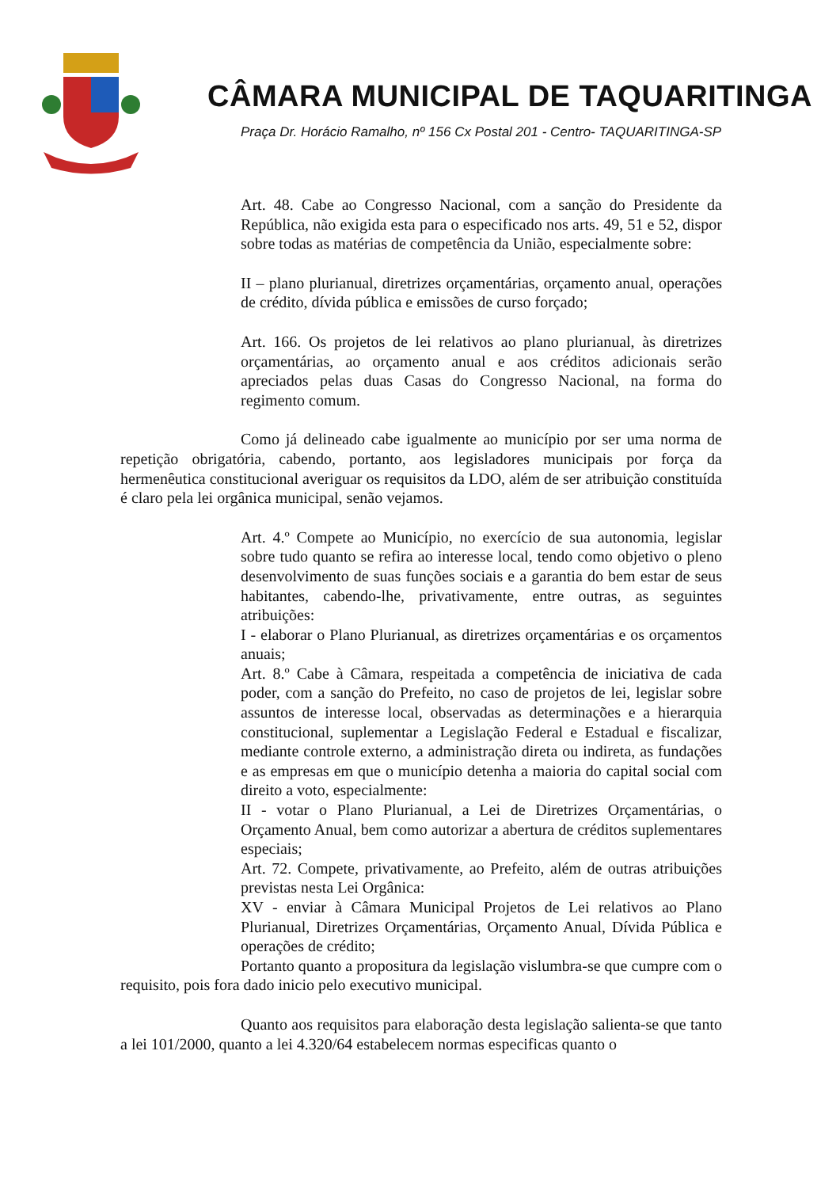CÂMARA MUNICIPAL DE TAQUARITINGA
Praça Dr. Horácio Ramalho, nº 156 Cx Postal 201 - Centro- TAQUARITINGA-SP
Art. 48. Cabe ao Congresso Nacional, com a sanção do Presidente da República, não exigida esta para o especificado nos arts. 49, 51 e 52, dispor sobre todas as matérias de competência da União, especialmente sobre:
II – plano plurianual, diretrizes orçamentárias, orçamento anual, operações de crédito, dívida pública e emissões de curso forçado;
Art. 166. Os projetos de lei relativos ao plano plurianual, às diretrizes orçamentárias, ao orçamento anual e aos créditos adicionais serão apreciados pelas duas Casas do Congresso Nacional, na forma do regimento comum.
Como já delineado cabe igualmente ao município por ser uma norma de repetição obrigatória, cabendo, portanto, aos legisladores municipais por força da hermenêutica constitucional averiguar os requisitos da LDO, além de ser atribuição constituída é claro pela lei orgânica municipal, senão vejamos.
Art. 4.º Compete ao Município, no exercício de sua autonomia, legislar sobre tudo quanto se refira ao interesse local, tendo como objetivo o pleno desenvolvimento de suas funções sociais e a garantia do bem estar de seus habitantes, cabendo-lhe, privativamente, entre outras, as seguintes atribuições:
I - elaborar o Plano Plurianual, as diretrizes orçamentárias e os orçamentos anuais;
Art. 8.º Cabe à Câmara, respeitada a competência de iniciativa de cada poder, com a sanção do Prefeito, no caso de projetos de lei, legislar sobre assuntos de interesse local, observadas as determinações e a hierarquia constitucional, suplementar a Legislação Federal e Estadual e fiscalizar, mediante controle externo, a administração direta ou indireta, as fundações e as empresas em que o município detenha a maioria do capital social com direito a voto, especialmente:
II - votar o Plano Plurianual, a Lei de Diretrizes Orçamentárias, o Orçamento Anual, bem como autorizar a abertura de créditos suplementares especiais;
Art. 72. Compete, privativamente, ao Prefeito, além de outras atribuições previstas nesta Lei Orgânica:
XV - enviar à Câmara Municipal Projetos de Lei relativos ao Plano Plurianual, Diretrizes Orçamentárias, Orçamento Anual, Dívida Pública e operações de crédito;
Portanto quanto a propositura da legislação vislumbra-se que cumpre com o requisito, pois fora dado inicio pelo executivo municipal.
Quanto aos requisitos para elaboração desta legislação salienta-se que tanto a lei 101/2000, quanto a lei 4.320/64 estabelecem normas especificas quanto o